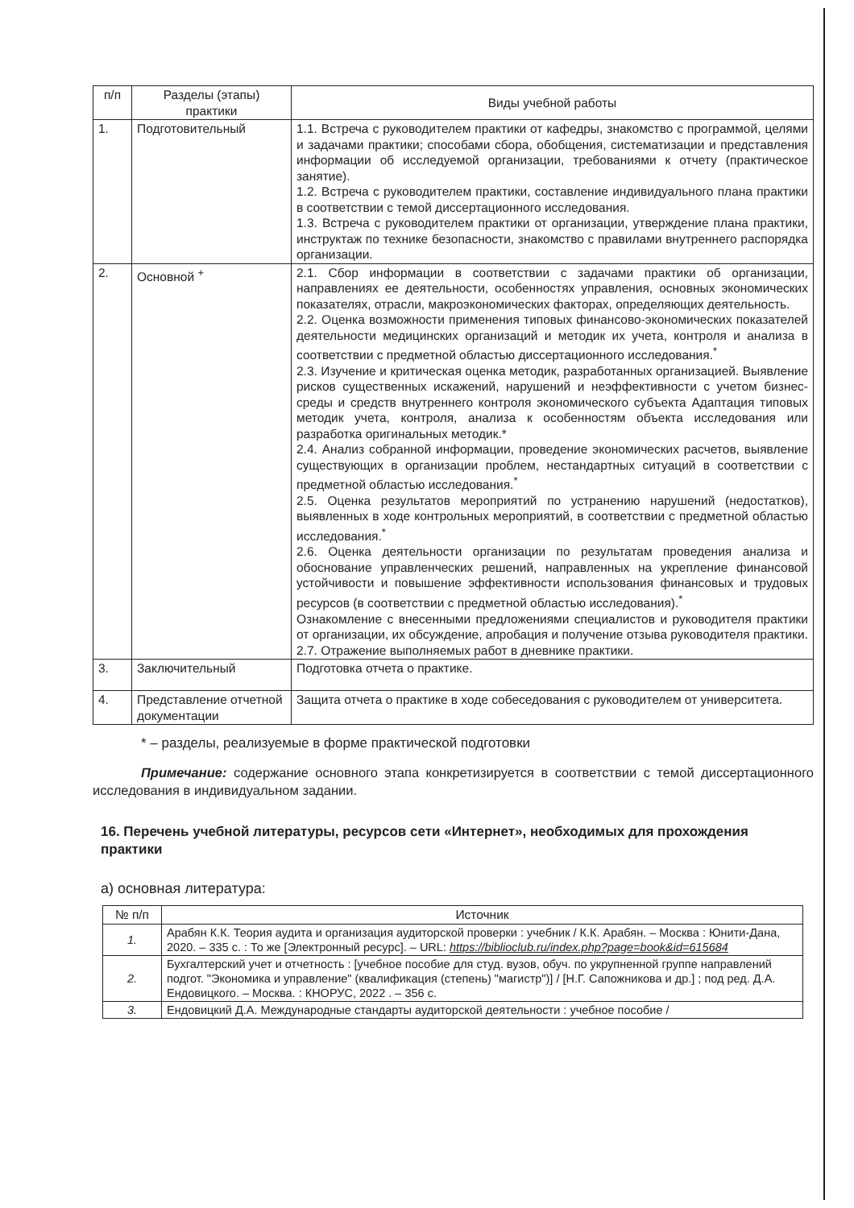| п/п | Разделы (этапы) практики | Виды учебной работы |
| --- | --- | --- |
| 1. | Подготовительный | 1.1. Встреча с руководителем практики от кафедры, знакомство с программой, целями и задачами практики; способами сбора, обобщения, систематизации и представления информации об исследуемой организации, требованиями к отчету (практическое занятие). 1.2. Встреча с руководителем практики, составление индивидуального плана практики в соответствии с темой диссертационного исследования. 1.3. Встреча с руководителем практики от организации, утверждение плана практики, инструктаж по технике безопасности, знакомство с правилами внутреннего распорядка организации. |
| 2. | Основной <sup>+</sup> | 2.1. Сбор информации в соответствии с задачами практики об организации, направлениях ее деятельности, особенностях управления, основных экономических показателях, отрасли, макроэкономических факторах, определяющих деятельность. 2.2. Оценка возможности применения типовых финансово-экономических показателей деятельности медицинских организаций и методик их учета, контроля и анализа в соответствии с предметной областью диссертационного исследования.<sup>*</sup> 2.3. Изучение и критическая оценка методик, разработанных организацией. Выявление рисков существенных искажений, нарушений и неэффективности с учетом бизнес-среды и средств внутреннего контроля экономического субъекта Адаптация типовых методик учета, контроля, анализа к особенностям объекта исследования или разработка оригинальных методик.* 2.4. Анализ собранной информации, проведение экономических расчетов, выявление существующих в организации проблем, нестандартных ситуаций в соответствии с предметной областью исследования.<sup>*</sup> 2.5. Оценка результатов мероприятий по устранению нарушений (недостатков), выявленных в ходе контрольных мероприятий, в соответствии с предметной областью исследования.<sup>*</sup> 2.6. Оценка деятельности организации по результатам проведения анализа и обоснование управленческих решений, направленных на укрепление финансовой устойчивости и повышение эффективности использования финансовых и трудовых ресурсов (в соответствии с предметной областью исследования).<sup>*</sup> Ознакомление с внесенными предложениями специалистов и руководителя практики от организации, их обсуждение, апробация и получение отзыва руководителя практики. 2.7. Отражение выполняемых работ в дневнике практики. |
| 3. | Заключительный | Подготовка отчета о практике. |
| 4. | Представление отчетной документации | Защита отчета о практике в ходе собеседования с руководителем от университета. |
* – разделы, реализуемые в форме практической подготовки
Примечание: содержание основного этапа конкретизируется в соответствии с темой диссертационного исследования в индивидуальном задании.
16. Перечень учебной литературы, ресурсов сети «Интернет», необходимых для прохождения практики
а) основная литература:
| № п/п | Источник |
| --- | --- |
| 1. | Арабян К.К. Теория аудита и организация аудиторской проверки : учебник / К.К. Арабян. – Москва : Юнити-Дана, 2020. – 335 с. : То же [Электронный ресурс]. – URL: https://biblioclub.ru/index.php?page=book&id=615684 |
| 2. | Бухгалтерский учет и отчетность : [учебное пособие для студ. вузов, обуч. по укрупненной группе направлений подгот. "Экономика и управление" (квалификация (степень) "магистр")] / [Н.Г. Сапожникова и др.] ; под ред. Д.А. Ендовицкого. – Москва. : КНОРУС, 2022 . – 356 с. |
| 3. | Ендовицкий Д.А. Международные стандарты аудиторской деятельности : учебное пособие / |